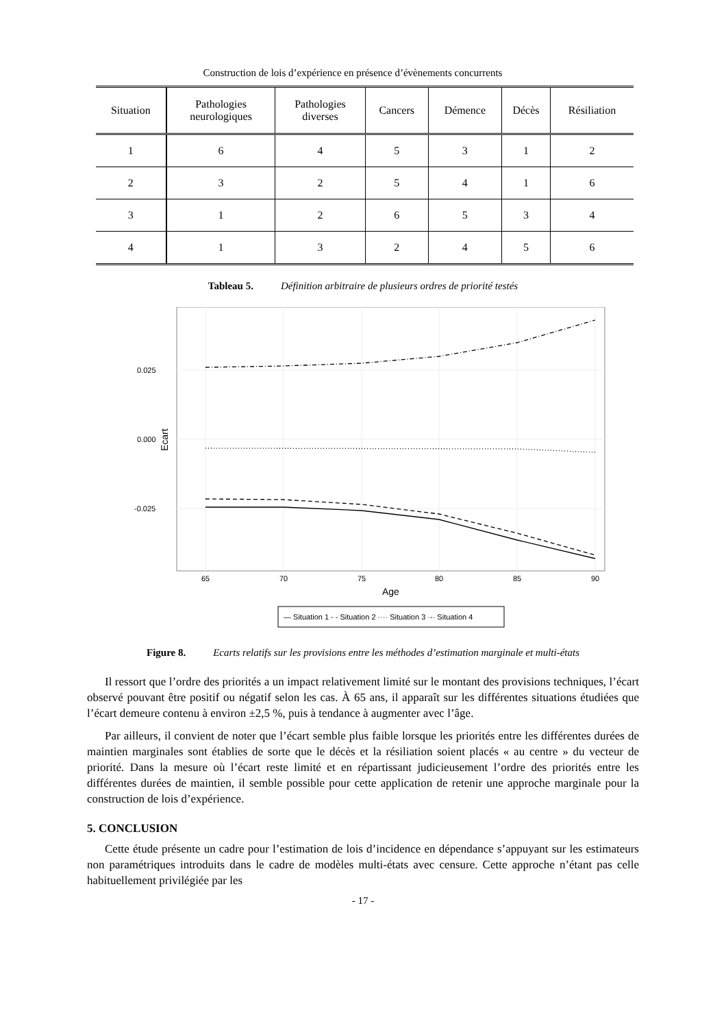Construction de lois d’expérience en présence d’évènements concurrents
| Situation | Pathologies neurologiques | Pathologies diverses | Cancers | Démence | Décès | Résiliation |
| --- | --- | --- | --- | --- | --- | --- |
| 1 | 6 | 4 | 5 | 3 | 1 | 2 |
| 2 | 3 | 2 | 5 | 4 | 1 | 6 |
| 3 | 1 | 2 | 6 | 5 | 3 | 4 |
| 4 | 1 | 3 | 2 | 4 | 5 | 6 |
Tableau 5. Définition arbitraire de plusieurs ordres de priorité testés
0.025
0.000
-0.025
Ecart
65
70
75
80
85
90
Age
— Situation 1 - - Situation 2 ···· Situation 3 ·-· Situation 4
Figure 8. Ecarts relatifs sur les provisions entre les méthodes d’estimation marginale et multi-états
Il ressort que l’ordre des priorités a un impact relativement limité sur le montant des provisions techniques, l’écart observé pouvant être positif ou négatif selon les cas. À 65 ans, il apparaît sur les différentes situations étudiées que l’écart demeure contenu à environ ±2,5 %, puis à tendance à augmenter avec l’âge.
Par ailleurs, il convient de noter que l’écart semble plus faible lorsque les priorités entre les différentes durées de maintien marginales sont établies de sorte que le décès et la résiliation soient placés « au centre » du vecteur de priorité. Dans la mesure où l’écart reste limité et en répartissant judicieusement l’ordre des priorités entre les différentes durées de maintien, il semble possible pour cette application de retenir une approche marginale pour la construction de lois d’expérience.
5. CONCLUSION
Cette étude présente un cadre pour l’estimation de lois d’incidence en dépendance s’appuyant sur les estimateurs non paramétriques introduits dans le cadre de modèles multi-états avec censure. Cette approche n’étant pas celle habituellement privilégiée par les
- 17 -